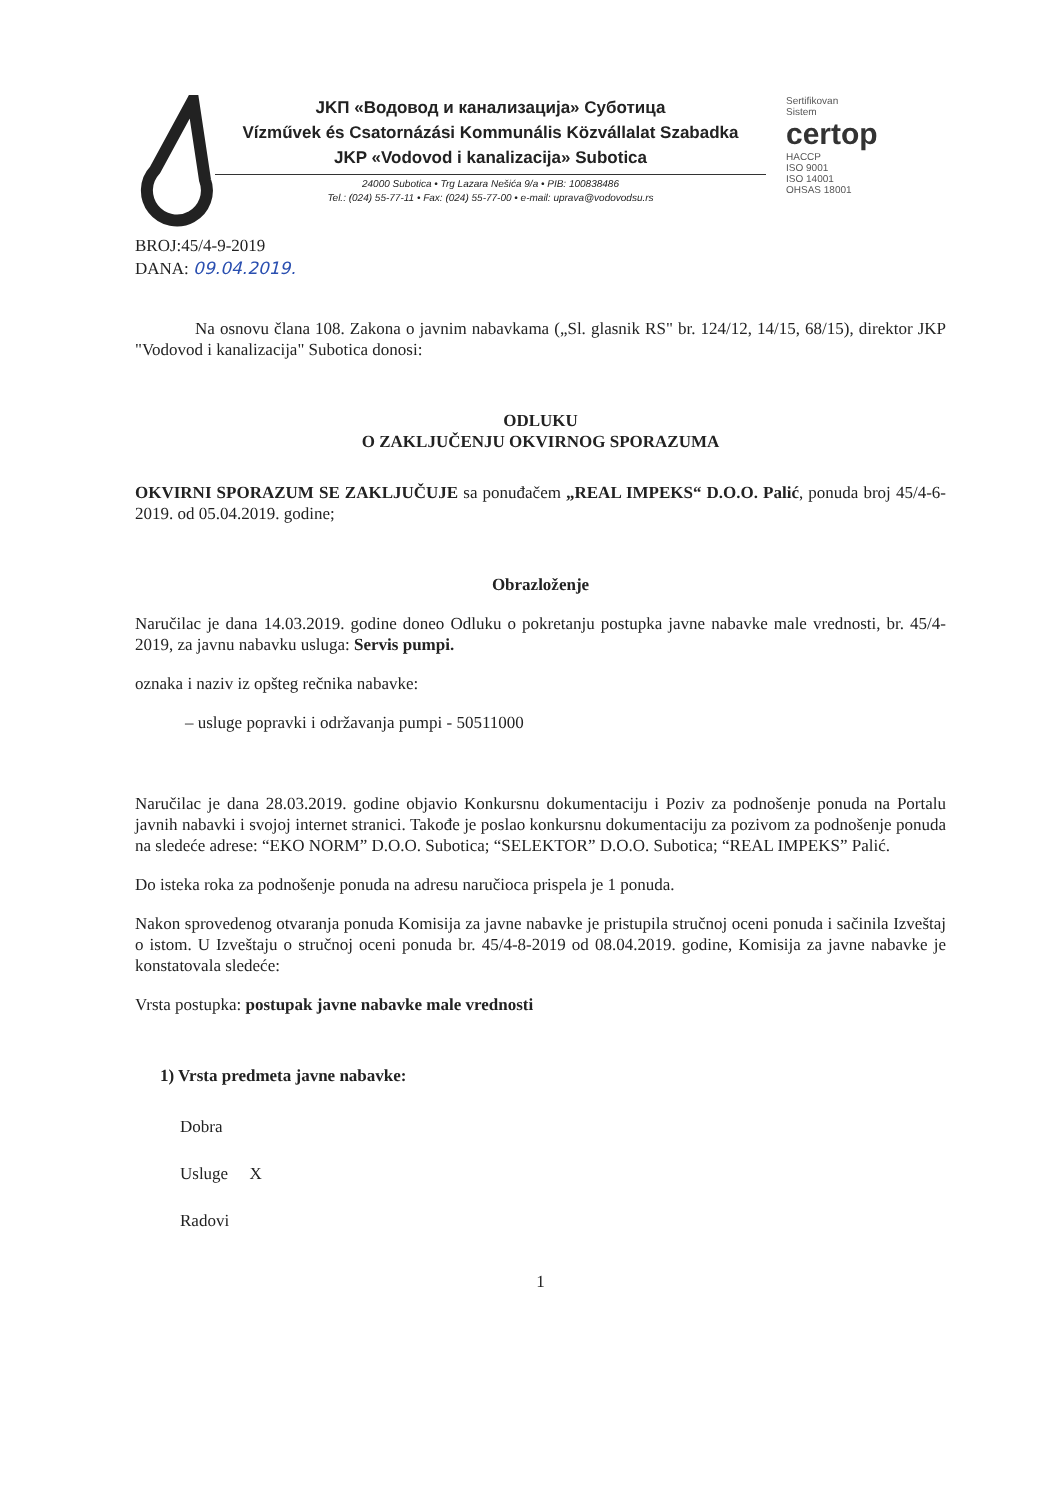JKП «Водовод и канализација» Суботица
Vízművek és Csatornázási Kommunális Közvállalat Szabadka
JKP «Vodovod i kanalizacija» Subotica
24000 Subotica • Trg Lazara Nešića 9/a • PIB: 100838486
Tel.: (024) 55-77-11 • Fax: (024) 55-77-00 • e-mail: uprava@vodovodsu.rs
Sertifikovan
Sistem
certop
HACCP
ISO 9001
ISO 14001
OHSAS 18001
BROJ:45/4-9-2019
DANA: 09.04.2019.
Na osnovu člana 108. Zakona o javnim nabavkama („Sl. glasnik RS" br. 124/12, 14/15, 68/15), direktor JKP "Vodovod i kanalizacija" Subotica donosi:
ODLUKU
O ZAKLJUČENJU OKVIRNOG SPORAZUMA
OKVIRNI SPORAZUM SE ZAKLJUČUJE sa ponuđačem „REAL IMPEKS“ D.O.O. Palić, ponuda broj 45/4-6-2019. od 05.04.2019. godine;
Obrazloženje
Naručilac je dana 14.03.2019. godine doneo Odluku o pokretanju postupka javne nabavke male vrednosti, br. 45/4-2019, za javnu nabavku usluga: Servis pumpi.
oznaka i naziv iz opšteg rečnika nabavke:
– usluge popravki i održavanja pumpi - 50511000
Naručilac je dana 28.03.2019. godine objavio Konkursnu dokumentaciju i Poziv za podnošenje ponuda na Portalu javnih nabavki i svojoj internet stranici. Takođe je poslao konkursnu dokumentaciju za pozivom za podnošenje ponuda na sledeće adrese: “EKO NORM” D.O.O. Subotica; “SELEKTOR” D.O.O. Subotica; “REAL IMPEKS” Palić.
Do isteka roka za podnošenje ponuda na adresu naručioca prispela je 1 ponuda.
Nakon sprovedenog otvaranja ponuda Komisija za javne nabavke je pristupila stručnoj oceni ponuda i sačinila Izveštaj o istom. U Izveštaju o stručnoj oceni ponuda br. 45/4-8-2019 od 08.04.2019. godine, Komisija za javne nabavke je konstatovala sledeće:
Vrsta postupka: postupak javne nabavke male vrednosti
1) Vrsta predmeta javne nabavke:
Dobra
Usluge X
Radovi
1